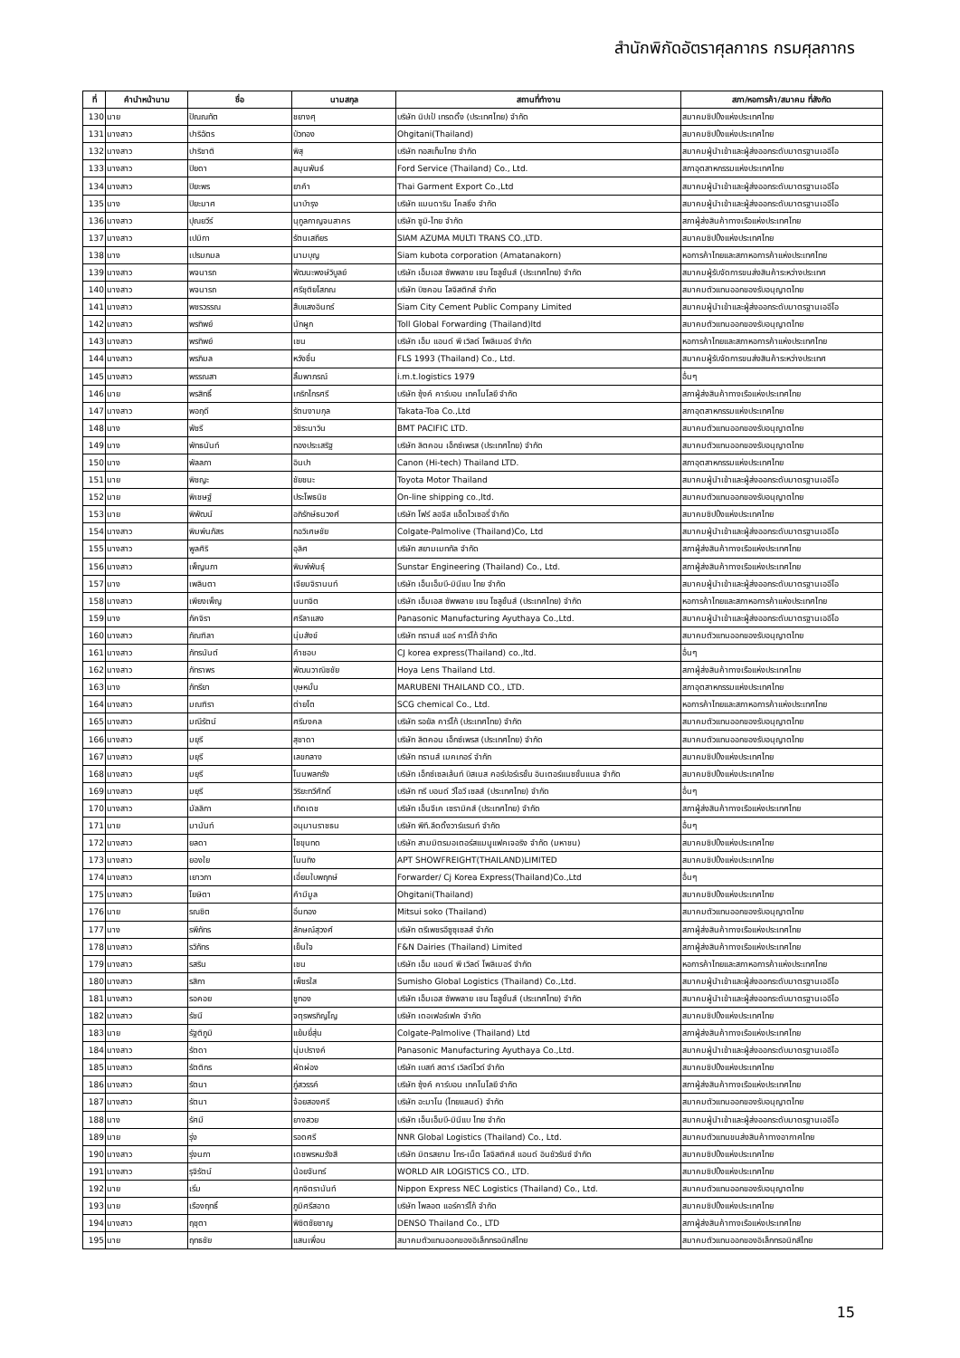สำนักพิกัดอัตราศุลกากร กรมศุลกากร
| ที่ | คำนำหน้านาม | ชื่อ | นามสกุล | สถานที่ทำงาน | สภา/หอการค้า/สมาคม ที่สังกัด |
| --- | --- | --- | --- | --- | --- |
| 130 | นาย | ปัณณทัต | ชยางศุ | บริษัท นิปเป้ เทรดดิ้ง (ประเทศไทย) จำกัด | สมาคมชิปปิ้งแห่งประเทศไทย |
| 131 | นางสาว | ปาริฉัตร | บัวทอง | Ohgitani(Thailand) | สมาคมชิปปิ้งแห่งประเทศไทย |
| 132 | นางสาว | ปาริชาติ | พิสุ | บริษัท ทอสเท็มไทย จำกัด | สมาคมผู้นำเข้าและผู้ส่งออกระดับมาตรฐานเออีโอ |
| 133 | นางสาว | ปิยดา | ลมุนพันธ์ | Ford Service (Thailand) Co., Ltd. | สภาอุตสาหกรรมแห่งประเทศไทย |
| 134 | นางสาว | ปิยะพร | ยาคำ | Thai Garment Export Co.,Ltd | สมาคมผู้นำเข้าและผู้ส่งออกระดับมาตรฐานเออีโอ |
| 135 | นาง | ปิยะมาศ | นาบำรุง | บริษัท แมนดาริน โคลธิ่ง จำกัด | สมาคมผู้นำเข้าและผู้ส่งออกระดับมาตรฐานเออีโอ |
| 136 | นางสาว | ปุณยวีร์ | นุกูลกาญจนสาคร | บริษัท ซูมิ-ไทย จำกัด | สภาผู้ส่งสินค้าทางเรือแห่งประเทศไทย |
| 137 | นางสาว | เปมิกา | รัตนเสถียร | SIAM AZUMA MULTI TRANS CO.,LTD. | สมาคมชิปปิ้งแห่งประเทศไทย |
| 138 | นาง | เปรมกมล | นามบุญ | Siam kubota corporation (Amatanakorn) | หอการค้าไทยและสภาหอการค้าแห่งประเทศไทย |
| 139 | นางสาว | พจนารถ | พัฒนะพงษ์วิบูลย์ | บริษัท เอ็มเอส ซัพพลาย เชน โซลูชั่นส์ (ประเทศไทย) จำกัด | สมาคมผู้รับจัดการขนส่งสินค้าระหว่างประเทศ |
| 140 | นางสาว | พจนารถ | ศรีชุติยโสภณ | บริษัท บิซคอน โลจิสติกส์ จำกัด | สมาคมตัวแทนออกของรับอนุญาตไทย |
| 141 | นางสาว | พชรวรรณ | สืบแสงอินทร์ | Siam City Cement Public Company Limited | สมาคมผู้นำเข้าและผู้ส่งออกระดับมาตรฐานเออีโอ |
| 142 | นางสาว | พรทิพย์ | นักผูก | Toll Global Forwarding (Thailand)ltd | สมาคมตัวแทนออกของรับอนุญาตไทย |
| 143 | นางสาว | พรทิพย์ | เชน | บริษัท เอ็ม แอนด์ พี เวิลด์ โพลิเมอร์ จำกัด | หอการค้าไทยและสภาหอการค้าแห่งประเทศไทย |
| 144 | นางสาว | พรภิมล | หวังชื่น | FLS 1993 (Thailand) Co., Ltd. | สมาคมผู้รับจัดการขนส่งสินค้าระหว่างประเทศ |
| 145 | นางสาว | พรรณสา | ลิ้มพาภรณ์ | i.m.t.logistics 1979 | อื่นๆ |
| 146 | นาย | พรสิทธิ์ | เกริกไกรศรี | บริษัท ซุ้งค์ คาร์บอน เทคโนโลยี จำกัด | สภาผู้ส่งสินค้าทางเรือแห่งประเทศไทย |
| 147 | นางสาว | พอฤดี | รัตนงามกุล | Takata-Toa Co.,Ltd | สภาอุตสาหกรรมแห่งประเทศไทย |
| 148 | นาง | พัชรี | วชิระนาวิน | BMT PACIFIC LTD. | สมาคมตัวแทนออกของรับอนุญาตไทย |
| 149 | นาง | พัทธนันท์ | ทองประเสริฐ | บริษัท ลิตคอน เอ็กซ์เพรส (ประเทศไทย) จำกัด | สมาคมตัวแทนออกของรับอนุญาตไทย |
| 150 | นาง | พัลลภา | อินปา | Canon (Hi-tech) Thailand LTD. | สภาอุตสาหกรรมแห่งประเทศไทย |
| 151 | นาย | พิชญะ | ชัยชนะ | Toyota Motor Thailand | สมาคมผู้นำเข้าและผู้ส่งออกระดับมาตรฐานเออีโอ |
| 152 | นาย | พิเชษฐ์ | ประโพธนิช | On-line shipping co.,ltd. | สมาคมตัวแทนออกของรับอนุญาตไทย |
| 153 | นาย | พิพัฒน์ | อภิรักษ์ธนวงศ์ | บริษัท โฟร์ ลอจีส แอ็ดไวเซอรี่ จำกัด | สมาคมชิปปิ้งแห่งประเทศไทย |
| 154 | นางสาว | พิมพ์นภัสร | กอวิเศษชัย | Colgate-Palmolive (Thailand)Co, Ltd | สมาคมผู้นำเข้าและผู้ส่งออกระดับมาตรฐานเออีโอ |
| 155 | นางสาว | พูลศิริ | อุลิศ | บริษัท สยามเมททัล จำกัด | สภาผู้ส่งสินค้าทางเรือแห่งประเทศไทย |
| 156 | นางสาว | เพ็ญนภา | พิมพ์พันธุ์ | Sunstar Engineering (Thailand) Co., Ltd. | สภาผู้ส่งสินค้าทางเรือแห่งประเทศไทย |
| 157 | นาง | เพลินตา | เจียมจิรานนท์ | บริษัท เอ็นเอ็มบี-มินีแบ ไทย จำกัด | สมาคมผู้นำเข้าและผู้ส่งออกระดับมาตรฐานเออีโอ |
| 158 | นางสาว | เพียงเพ็ญ | นนทจิต | บริษัท เอ็มเอส ซัพพลาย เชน โซลูชั่นส์ (ประเทศไทย) จำกัด | หอการค้าไทยและสภาหอการค้าแห่งประเทศไทย |
| 159 | นาง | ภัคจิรา | ศรีลาแสง | Panasonic Manufacturing Ayuthaya Co.,Ltd. | สมาคมผู้นำเข้าและผู้ส่งออกระดับมาตรฐานเออีโอ |
| 160 | นางสาว | ภัณฑิลา | นุ่มสังข์ | บริษัท ทรานส์ แอร์ คาร์โก้ จำกัด | สมาคมตัวแทนออกของรับอนุญาตไทย |
| 161 | นางสาว | ภัทรนันต์ | คำชอบ | CJ korea express(Thailand) co.,ltd. | อื่นๆ |
| 162 | นางสาว | ภัทราพร | พัฒนวาณิชชัย | Hoya Lens Thailand Ltd. | สภาผู้ส่งสินค้าทางเรือแห่งประเทศไทย |
| 163 | นาง | ภัทรียา | บุษหมั่น | MARUBENI THAILAND CO., LTD. | สภาอุตสาหกรรมแห่งประเทศไทย |
| 164 | นางสาว | มณฑิรา | ต่ายโต | SCG chemical Co., Ltd. | หอการค้าไทยและสภาหอการค้าแห่งประเทศไทย |
| 165 | นางสาว | มณีรัตน์ | ศรีมงคล | บริษัท รอยัล คาร์โก้ (ประเทศไทย) จำกัด | สมาคมตัวแทนออกของรับอนุญาตไทย |
| 166 | นางสาว | มยุรี | สุชาดา | บริษัท ลิตคอน เอ็กซ์เพรส (ประเทศไทย) จำกัด | สมาคมตัวแทนออกของรับอนุญาตไทย |
| 167 | นางสาว | มยุรี | เลขกลาง | บริษัท ทรานส์ เมคเกอร์ จำกัก | สมาคมชิปปิ้งแห่งประเทศไทย |
| 168 | นางสาว | มยุรี | โนนพลกรัง | บริษัท เอ็กซ์เซลเล้นท์ บิสเนส คอร์ปอร์เรชั่น อินเตอร์แนชชั่นแนล จำกัด | สมาคมชิปปิ้งแห่งประเทศไทย |
| 169 | นางสาว | มยุรี | วิริยะทวีศักดิ์ | บริษัท ทรี บอนด์ วีไอวี เซลส์ (ประเทศไทย) จำกัด | อื่นๆ |
| 170 | นางสาว | มัลลิกา | เกิดเดช | บริษัท เอ็นจีเค เซรามิคส์ (ประเทศไทย) จำกัด | สภาผู้ส่งสินค้าทางเรือแห่งประเทศไทย |
| 171 | นาย | มานันท์ | อนุมานราชธน | บริษัท พีที.ลีดดิ้งวาร์แรนท์ จำกัด | อื่นๆ |
| 172 | นางสาว | ยลดา | ไชขุนทด | บริษัท สามมิตรมอเตอร์สแมนูแฟคเจอริง จำกัด (มหาชน) | สมาคมชิปปิ้งแห่งประเทศไทย |
| 173 | นางสาว | ยองใย | โนนทิง | APT SHOWFREIGHT(THAILAND)LIMITED | สมาคมชิปปิ้งแห่งประเทศไทย |
| 174 | นางสาว | เยาวภา | เอี่ยมใบพฤกษ์ | Forwarder/ Cj Korea Express(Thailand)Co.,Ltd | อื่นๆ |
| 175 | นางสาว | โยษิตา | คำมีมูล | Ohgitani(Thailand) | สมาคมชิปปิ้งแห่งประเทศไทย |
| 176 | นาย | รณชิต | อิ่นทอง | Mitsui soko (Thailand) | สมาคมตัวแทนออกของรับอนุญาตไทย |
| 177 | นาง | รพีภัทร | ลักษณ์สุวงศ์ | บริษัท ตรีเพชรอีซูซุเซลส์ จำกัด | สภาผู้ส่งสินค้าทางเรือแห่งประเทศไทย |
| 178 | นางสาว | รวิภัทร | เย็นใจ | F&N Dairies (Thailand) Limited | สภาผู้ส่งสินค้าทางเรือแห่งประเทศไทย |
| 179 | นางสาว | รสริน | เชน | บริษัท เอ็ม แอนด์ พี เวิลด์ โพลิเมอร์ จำกัด | หอการค้าไทยและสภาหอการค้าแห่งประเทศไทย |
| 180 | นางสาว | รสิกา | เพ็ชรใส | Sumisho Global Logistics (Thailand) Co.,Ltd. | สมาคมผู้นำเข้าและผู้ส่งออกระดับมาตรฐานเออีโอ |
| 181 | นางสาว | รอคอย | ชูทอง | บริษัท เอ็มเอส ซัพพลาย เชน โซลูชั่นส์ (ประเทศไทย) จำกัด | สมาคมผู้นำเข้าและผู้ส่งออกระดับมาตรฐานเออีโอ |
| 182 | นางสาว | รัชนี | จตุรพรภิญโญ | บริษัท เดอเฟอร์เฟค จำกัด | สมาคมชิปปิ้งแห่งประเทศไทย |
| 183 | นาย | รัฐติภูมิ | แย้มยี่สุ่น | Colgate-Palmolive (Thailand) Ltd | สภาผู้ส่งสินค้าทางเรือแห่งประเทศไทย |
| 184 | นางสาว | รัตดา | นุ่มปรางค์ | Panasonic Manufacturing Ayuthaya Co.,Ltd. | สมาคมผู้นำเข้าและผู้ส่งออกระดับมาตรฐานเออีโอ |
| 185 | นางสาว | รัตติกร | ผัดผ่อง | บริษัท เบสท์ สตาร์ เวิลด์ไวด์ จำกัด | สมาคมชิปปิ้งแห่งประเทศไทย |
| 186 | นางสาว | รัตนา | ภู่สวรรค์ | บริษัท ซุ้งค์ คาร์บอน เทคโนโลยี จำกัด | สภาผู้ส่งสินค้าทางเรือแห่งประเทศไทย |
| 187 | นางสาว | รัตนา | จ้อยสองศรี | บริษัท อะมาโน (ไทยแลนด์) จำกัด | สมาคมตัวแทนออกของรับอนุญาตไทย |
| 188 | นาง | รัศมี | ยางสวย | บริษัท เอ็นเอ็มบี-มินีแบ ไทย จำกัด | สมาคมผู้นำเข้าและผู้ส่งออกระดับมาตรฐานเออีโอ |
| 189 | นาย | รุ่ง | รอดศรี | NNR Global Logistics (Thailand) Co., Ltd. | สมาคมตัวแทนขนส่งสินค้าทางอากาศไทย |
| 190 | นางสาว | รุ่งนภา | เดชพรหมรังสี | บริษัท มิตรสยาม ไทร-เน็ต โลจิสติคส์ แอนด์ อินชัวรันซ์ จำกัด | สมาคมชิปปิ้งแห่งประเทศไทย |
| 191 | นางสาว | รุจิรัตน์ | น้อยจันทร์ | WORLD AIR LOGISTICS CO., LTD. | สมาคมชิปปิ้งแห่งประเทศไทย |
| 192 | นาย | เริ่ม | ศุภจิตรานันท์ | Nippon Express NEC Logistics (Thailand) Co., Ltd. | สมาคมตัวแทนออกของรับอนุญาตไทย |
| 193 | นาย | เรืองฤทธิ์ | ภูมิศรีสอาด | บริษัท ไพลอต แอร์คาร์โก้ จำกัด | สมาคมชิปปิ้งแห่งประเทศไทย |
| 194 | นางสาว | ฤชุตา | พิชิตชัยชาญ | DENSO Thailand Co., LTD | สภาผู้ส่งสินค้าทางเรือแห่งประเทศไทย |
| 195 | นาย | ฤทธชัย | แสนเพื่อน | สมาคมตัวแทนออกของอิเล็กทรอนิกส์ไทย | สมาคมตัวแทนออกของอิเล็กทรอนิกส์ไทย |
15